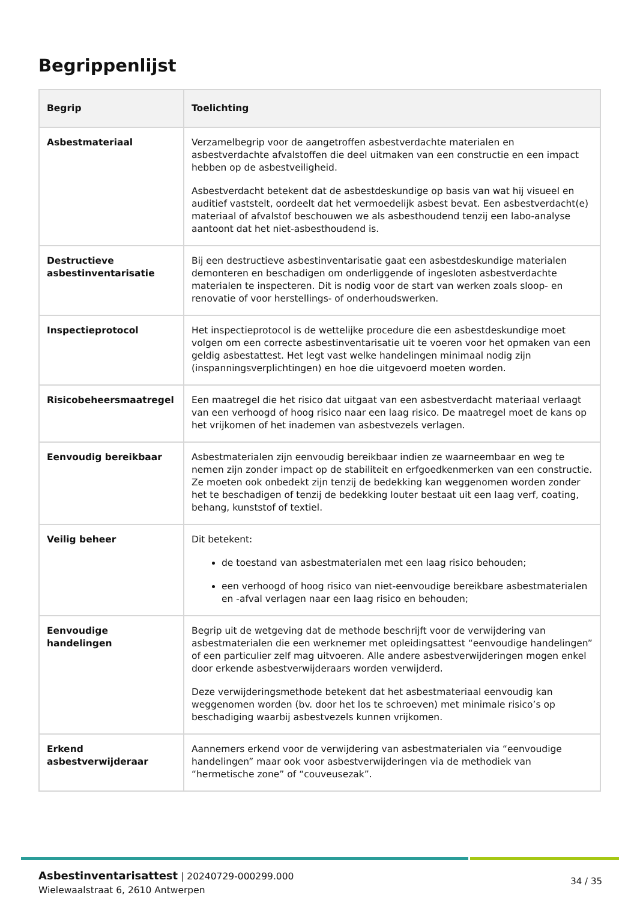Begrippenlijst
| Begrip | Toelichting |
| --- | --- |
| Asbestmateriaal | Verzamelbegrip voor de aangetroffen asbestverdachte materialen en asbestverdachte afvalstoffen die deel uitmaken van een constructie en een impact hebben op de asbestveiligheid. Asbestverdacht betekent dat de asbestdeskundige op basis van wat hij visueel en auditief vaststelt, oordeelt dat het vermoedelijk asbest bevat. Een asbestverdacht(e) materiaal of afvalstof beschouwen we als asbesthoudend tenzij een labo-analyse aantoont dat het niet-asbesthoudend is. |
| Destructieve asbestinventarisatie | Bij een destructieve asbestinventarisatie gaat een asbestdeskundige materialen demonteren en beschadigen om onderliggende of ingesloten asbestverdachte materialen te inspecteren. Dit is nodig voor de start van werken zoals sloop- en renovatie of voor herstellings- of onderhoudswerken. |
| Inspectieprotocol | Het inspectieprotocol is de wettelijke procedure die een asbestdeskundige moet volgen om een correcte asbestinventarisatie uit te voeren voor het opmaken van een geldig asbestattest. Het legt vast welke handelingen minimaal nodig zijn (inspanningsverplichtingen) en hoe die uitgevoerd moeten worden. |
| Risicobeheersmaatregel | Een maatregel die het risico dat uitgaat van een asbestverdacht materiaal verlaagt van een verhoogd of hoog risico naar een laag risico. De maatregel moet de kans op het vrijkomen of het inademen van asbestvezels verlagen. |
| Eenvoudig bereikbaar | Asbestmaterialen zijn eenvoudig bereikbaar indien ze waarneembaar en weg te nemen zijn zonder impact op de stabiliteit en erfgoedkenmerken van een constructie. Ze moeten ook onbedekt zijn tenzij de bedekking kan weggenomen worden zonder het te beschadigen of tenzij de bedekking louter bestaat uit een laag verf, coating, behang, kunststof of textiel. |
| Veilig beheer | Dit betekent: de toestand van asbestmaterialen met een laag risico behouden; een verhoogd of hoog risico van niet-eenvoudige bereikbare asbestmaterialen en -afval verlagen naar een laag risico en behouden; |
| Eenvoudige handelingen | Begrip uit de wetgeving dat de methode beschrijft voor de verwijdering van asbestmaterialen die een werknemer met opleidingsattest “eenvoudige handelingen” of een particulier zelf mag uitvoeren. Alle andere asbestverwijderingen mogen enkel door erkende asbestverwijderaars worden verwijderd. Deze verwijderingsmethode betekent dat het asbestmateriaal eenvoudig kan weggenomen worden (bv. door het los te schroeven) met minimale risico’s op beschadiging waarbij asbestvezels kunnen vrijkomen. |
| Erkend asbestverwijderaar | Aannemers erkend voor de verwijdering van asbestmaterialen via “eenvoudige handelingen” maar ook voor asbestverwijderingen via de methodiek van “hermetische zone” of “couveusezak”. |
Asbestinventarisattest | 20240729-000299.000
Wielewaalstraat 6, 2610 Antwerpen
34 / 35